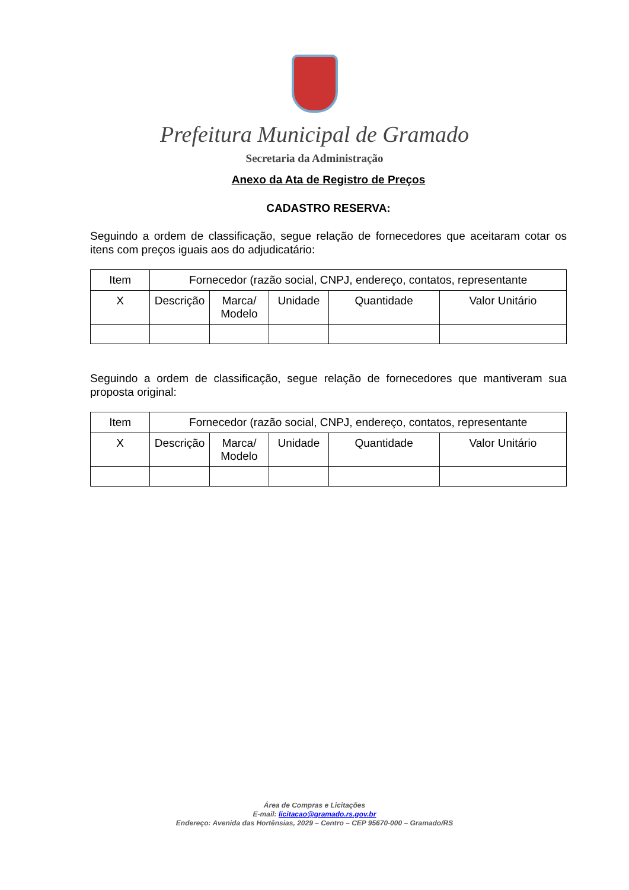Prefeitura Municipal de Gramado
Secretaria da Administração
Anexo da Ata de Registro de Preços
CADASTRO RESERVA:
Seguindo a ordem de classificação, segue relação de fornecedores que aceitaram cotar os itens com preços iguais aos do adjudicatário:
| Item | Fornecedor (razão social, CNPJ, endereço, contatos, representante | | | | |
| --- | --- | --- | --- | --- | --- |
| X | Descrição | Marca/ Modelo | Unidade | Quantidade | Valor Unitário |
Seguindo a ordem de classificação, segue relação de fornecedores que mantiveram sua proposta original:
| Item | Fornecedor (razão social, CNPJ, endereço, contatos, representante | | | | |
| --- | --- | --- | --- | --- | --- |
| X | Descrição | Marca/ Modelo | Unidade | Quantidade | Valor Unitário |
Área de Compras e Licitações
E-mail: licitacao@gramado.rs.gov.br
Endereço: Avenida das Hortênsias, 2029 – Centro – CEP 95670-000 – Gramado/RS